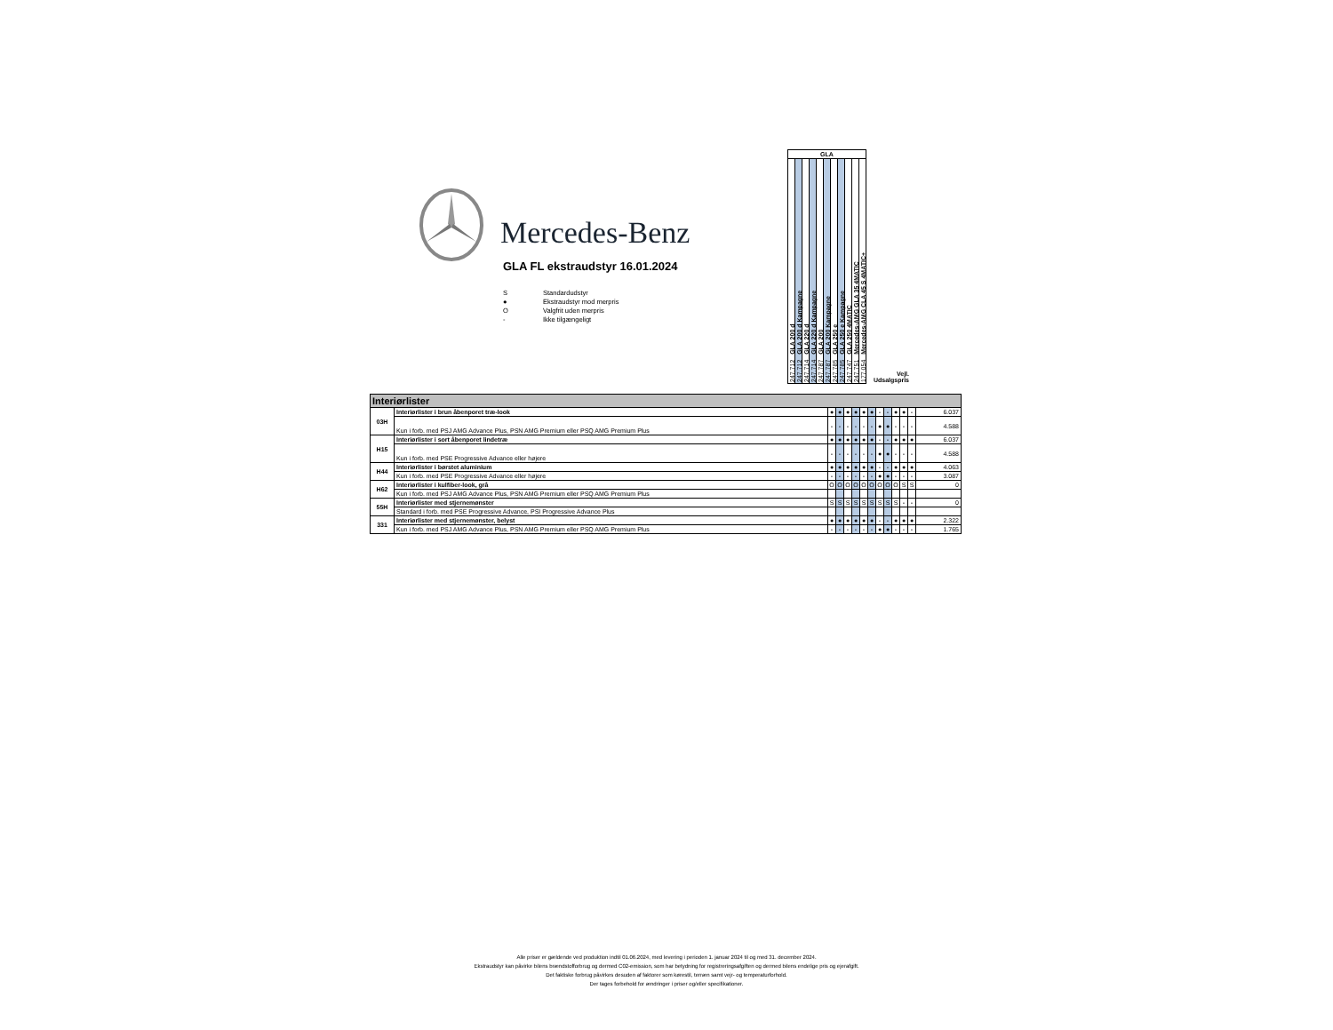Mercedes-Benz
GLA FL ekstraudstyr 16.01.2024
S Standardudstyr
● Ekstraudstyr mod merpris
O Valgfrit uden merpris
- Ikke tilgængeligt
| GLA | | | | | | | | | | | |
| --- | --- | --- | --- | --- | --- | --- | --- | --- | --- | --- | --- |
| 247.712 GLA 200 d | 247.712 GLA 200 d Kampagne | 247.714 GLA 220 d | 247.714 GLA 220 d Kampagne | 247.787 GLA 200 | 247.787 GLA 200 Kampagne | 247.785 GLA 250 e | 247.785 GLA 250 e Kampagne | 247.747 GLA 250 4MATIC | 247.751 Mercedes-AMG GLA 35 4MATIC | 177.054 Mercedes-AMG CLA 45 S 4MATIC+ | Vejl. Udsalgspris |
| Interiørlister | | | | | | | | | | | | | |
| --- | --- | --- | --- | --- | --- | --- | --- | --- | --- | --- | --- | --- | --- |
| 03H | Interiørlister i brun åbenporet træ-look | ● | ● | ● | ● | ● | ● | - | - | ● | ● | - | 6.037 |
| | Kun i forb. med PSJ AMG Advance Plus, PSN AMG Premium eller PSQ AMG Premium Plus | - | - | - | - | - | - | ● | ● | - | - | - | 4.588 |
| H15 | Interiørlister i sort åbenporet lindetræ | ● | ● | ● | ● | ● | ● | - | - | ● | ● | ● | 6.037 |
| | Kun i forb. med PSE Progressive Advance eller højere | - | - | - | - | - | - | ● | ● | - | - | - | 4.588 |
| H44 | Interiørlister i børstet aluminium | ● | ● | ● | ● | ● | ● | - | - | ● | ● | ● | 4.063 |
| | Kun i forb. med PSE Progressive Advance eller højere | - | - | - | - | - | - | ● | ● | - | - | - | 3.087 |
| H62 | Interiørlister i kulfiber-look, grå | O | O | O | O | O | O | O | O | O | S | S | 0 |
| | Kun i forb. med PSJ AMG Advance Plus, PSN AMG Premium eller PSQ AMG Premium Plus | | | | | | | | | | | | |
| 55H | Interiørlister med stjernemønster | S | S | S | S | S | S | S | S | S | - | - | 0 |
| | Standard i forb. med PSE Progressive Advance, PSI Progressive Advance Plus | | | | | | | | | | | | |
| 331 | Interiørlister med stjernemønster, belyst | ● | ● | ● | ● | ● | ● | - | - | ● | ● | ● | 2.322 |
| | Kun i forb. med PSJ AMG Advance Plus, PSN AMG Premium eller PSQ AMG Premium Plus | - | - | - | - | - | - | ● | ● | - | - | - | 1.765 |
Alle priser er gældende ved produktion indtil 01.06.2024, med levering i perioden 1. januar 2024 til og med 31. december 2024.
Ekstraudstyr kan påvirke bilens brændstofforbrug og dermed C02-emission, som har betydning for registreringsafgiften og dermed bilens endelige pris og ejerafgift.
Det faktiske forbrug påvirkes desuden af faktorer som kørestil, terræn samt vejr- og temperaturforhold.
Der tages forbehold for ændringer i priser og/eller specifikationer.